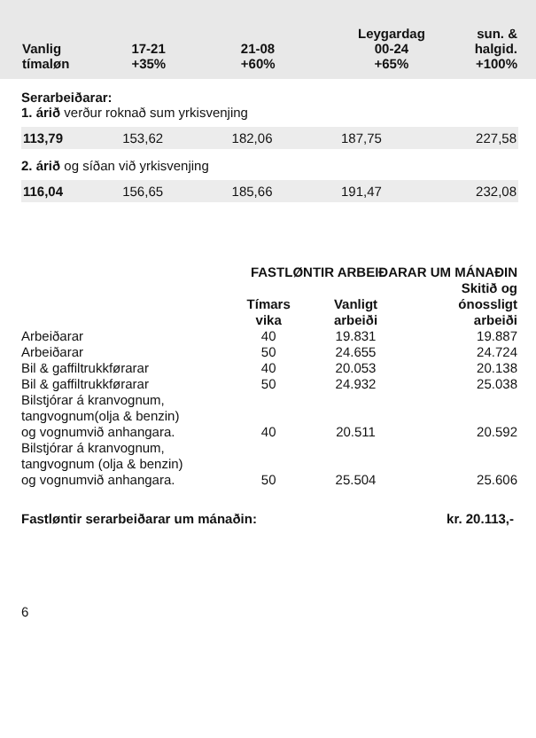| Vanlig tímaløn | 17-21 +35% | 21-08 +60% | Leygardag 00-24 +65% | sun. & halgid. +100% |
| --- | --- | --- | --- | --- |
Serarbeiðarar:
1. árið verður roknað sum yrkisvenjing
| 113,79 | 153,62 | 182,06 | 187,75 | 227,58 |
2. árið og síðan við yrkisvenjing
| 116,04 | 156,65 | 185,66 | 191,47 | 232,08 |
| | FASTLØNTIR ARBEIÐARAR UM MÁNAÐIN | | |
| | Tímars vika | Vanligt arbeiði | Skitið og ónossligt arbeiði |
| Arbeiðarar | 40 | 19.831 | 19.887 |
| Arbeiðarar | 50 | 24.655 | 24.724 |
| Bil & gaffiltrukkførarar | 40 | 20.053 | 20.138 |
| Bil & gaffiltrukkførarar | 50 | 24.932 | 25.038 |
| Bilstjórar á kranvognum, tangvognum(olja & benzin) og vognumvið anhangara. | 40 | 20.511 | 20.592 |
| Bilstjórar á kranvognum, tangvognum (olja & benzin) og vognumvið anhangara. | 50 | 25.504 | 25.606 |
Fastløntir serarbeiðarar um mánaðin: kr. 20.113,-
6